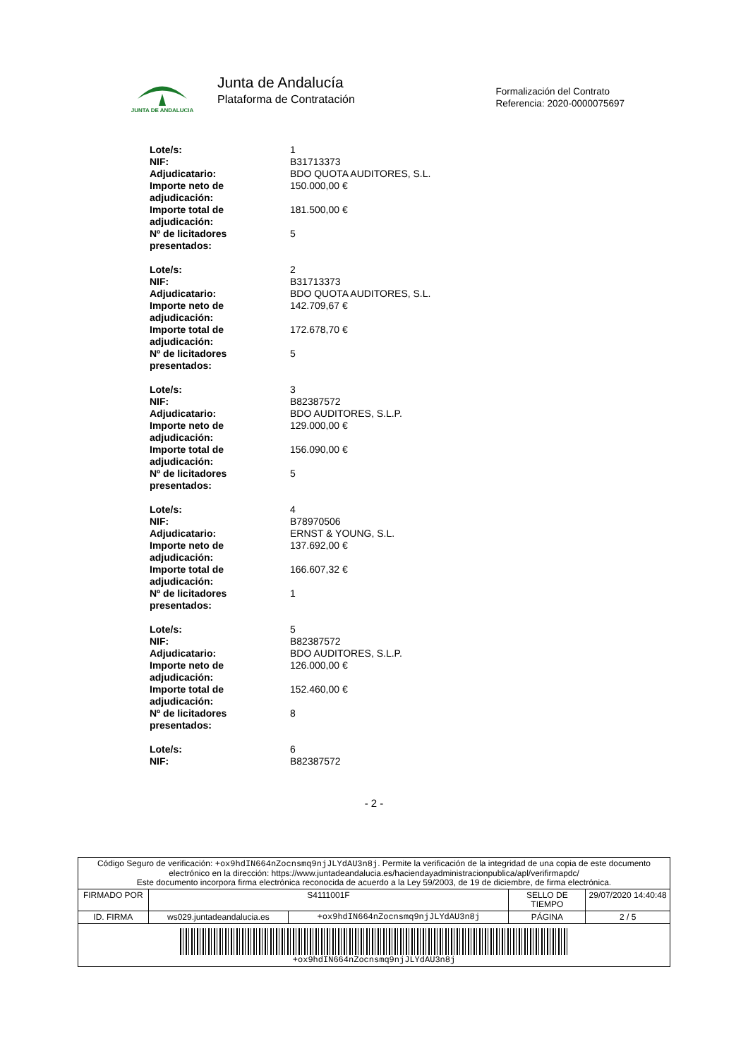JUNTA DE ANDALUCIA
Junta de Andalucía
Plataforma de Contratación
Formalización del Contrato
Referencia: 2020-0000075697
| Lote/s: | 1 |
| NIF: | B31713373 |
| Adjudicatario: | BDO QUOTA AUDITORES, S.L. |
| Importe neto de adjudicación: | 150.000,00 € |
| Importe total de adjudicación: | 181.500,00 € |
| Nº de licitadores presentados: | 5 |
| Lote/s: | 2 |
| NIF: | B31713373 |
| Adjudicatario: | BDO QUOTA AUDITORES, S.L. |
| Importe neto de adjudicación: | 142.709,67 € |
| Importe total de adjudicación: | 172.678,70 € |
| Nº de licitadores presentados: | 5 |
| Lote/s: | 3 |
| NIF: | B82387572 |
| Adjudicatario: | BDO AUDITORES, S.L.P. |
| Importe neto de adjudicación: | 129.000,00 € |
| Importe total de adjudicación: | 156.090,00 € |
| Nº de licitadores presentados: | 5 |
| Lote/s: | 4 |
| NIF: | B78970506 |
| Adjudicatario: | ERNST & YOUNG, S.L. |
| Importe neto de adjudicación: | 137.692,00 € |
| Importe total de adjudicación: | 166.607,32 € |
| Nº de licitadores presentados: | 1 |
| Lote/s: | 5 |
| NIF: | B82387572 |
| Adjudicatario: | BDO AUDITORES, S.L.P. |
| Importe neto de adjudicación: | 126.000,00 € |
| Importe total de adjudicación: | 152.460,00 € |
| Nº de licitadores presentados: | 8 |
| Lote/s: | 6 |
| NIF: | B82387572 |
- 2 -
| Código Seguro de verificación: +ox9hdIN664nZocnsmq9njJLYdAU3n8j . Permite la verificación de la integridad de una copia de este documento electrónico en la dirección: https://www.juntadeandalucia.es/haciendayadministracionpublica/apl/verifirmapdc/ Este documento incorpora firma electrónica reconocida de acuerdo a la Ley 59/2003, de 19 de diciembre, de firma electrónica. | | | | |
| FIRMADO POR | S4111001F | | SELLO DE TIEMPO | 29/07/2020 14:40:48 |
| ID. FIRMA | ws029.juntadeandalucia.es | +ox9hdIN664nZocnsmq9njJLYdAU3n8j | PÁGINA | 2 / 5 |
| +ox9hdIN664nZocnsmq9njJLYdAU3n8j | | | | |